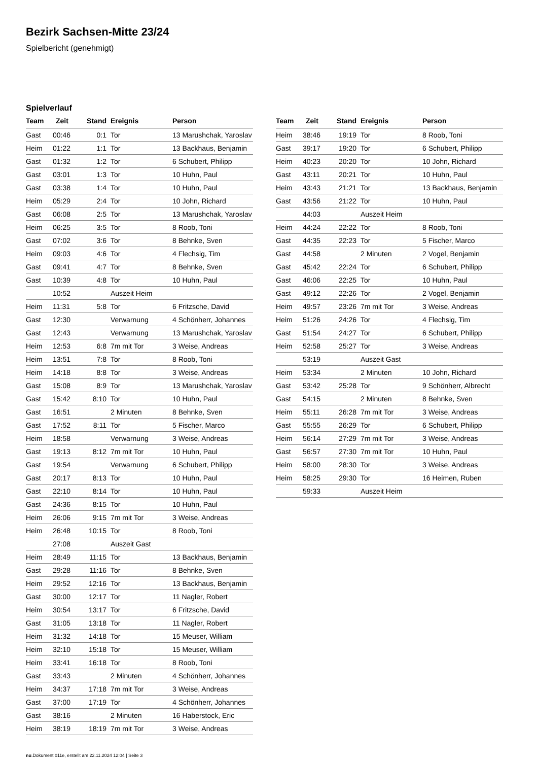Bezirk Sachsen-Mitte 23/24
Spielbericht (genehmigt)
Spielverlauf
| Team | Zeit | Stand | Ereignis | Person |
| --- | --- | --- | --- | --- |
| Gast | 00:46 | 0:1 | Tor | 13 Marushchak, Yaroslav |
| Heim | 01:22 | 1:1 | Tor | 13 Backhaus, Benjamin |
| Gast | 01:32 | 1:2 | Tor | 6 Schubert, Philipp |
| Gast | 03:01 | 1:3 | Tor | 10 Huhn, Paul |
| Gast | 03:38 | 1:4 | Tor | 10 Huhn, Paul |
| Heim | 05:29 | 2:4 | Tor | 10 John, Richard |
| Gast | 06:08 | 2:5 | Tor | 13 Marushchak, Yaroslav |
| Heim | 06:25 | 3:5 | Tor | 8 Roob, Toni |
| Gast | 07:02 | 3:6 | Tor | 8 Behnke, Sven |
| Heim | 09:03 | 4:6 | Tor | 4 Flechsig, Tim |
| Gast | 09:41 | 4:7 | Tor | 8 Behnke, Sven |
| Gast | 10:39 | 4:8 | Tor | 10 Huhn, Paul |
| | 10:52 | | Auszeit Heim | |
| Heim | 11:31 | 5:8 | Tor | 6 Fritzsche, David |
| Gast | 12:30 | | Verwarnung | 4 Schönherr, Johannes |
| Gast | 12:43 | | Verwarnung | 13 Marushchak, Yaroslav |
| Heim | 12:53 | 6:8 | 7m mit Tor | 3 Weise, Andreas |
| Heim | 13:51 | 7:8 | Tor | 8 Roob, Toni |
| Heim | 14:18 | 8:8 | Tor | 3 Weise, Andreas |
| Gast | 15:08 | 8:9 | Tor | 13 Marushchak, Yaroslav |
| Gast | 15:42 | 8:10 | Tor | 10 Huhn, Paul |
| Gast | 16:51 | | 2 Minuten | 8 Behnke, Sven |
| Gast | 17:52 | 8:11 | Tor | 5 Fischer, Marco |
| Heim | 18:58 | | Verwarnung | 3 Weise, Andreas |
| Gast | 19:13 | 8:12 | 7m mit Tor | 10 Huhn, Paul |
| Gast | 19:54 | | Verwarnung | 6 Schubert, Philipp |
| Gast | 20:17 | 8:13 | Tor | 10 Huhn, Paul |
| Gast | 22:10 | 8:14 | Tor | 10 Huhn, Paul |
| Gast | 24:36 | 8:15 | Tor | 10 Huhn, Paul |
| Heim | 26:06 | 9:15 | 7m mit Tor | 3 Weise, Andreas |
| Heim | 26:48 | 10:15 | Tor | 8 Roob, Toni |
| | 27:08 | | Auszeit Gast | |
| Heim | 28:49 | 11:15 | Tor | 13 Backhaus, Benjamin |
| Gast | 29:28 | 11:16 | Tor | 8 Behnke, Sven |
| Heim | 29:52 | 12:16 | Tor | 13 Backhaus, Benjamin |
| Gast | 30:00 | 12:17 | Tor | 11 Nagler, Robert |
| Heim | 30:54 | 13:17 | Tor | 6 Fritzsche, David |
| Gast | 31:05 | 13:18 | Tor | 11 Nagler, Robert |
| Heim | 31:32 | 14:18 | Tor | 15 Meuser, William |
| Heim | 32:10 | 15:18 | Tor | 15 Meuser, William |
| Heim | 33:41 | 16:18 | Tor | 8 Roob, Toni |
| Gast | 33:43 | | 2 Minuten | 4 Schönherr, Johannes |
| Heim | 34:37 | 17:18 | 7m mit Tor | 3 Weise, Andreas |
| Gast | 37:00 | 17:19 | Tor | 4 Schönherr, Johannes |
| Gast | 38:16 | | 2 Minuten | 16 Haberstock, Eric |
| Heim | 38:19 | 18:19 | 7m mit Tor | 3 Weise, Andreas |
| Team | Zeit | Stand | Ereignis | Person |
| --- | --- | --- | --- | --- |
| Heim | 38:46 | 19:19 | Tor | 8 Roob, Toni |
| Gast | 39:17 | 19:20 | Tor | 6 Schubert, Philipp |
| Heim | 40:23 | 20:20 | Tor | 10 John, Richard |
| Gast | 43:11 | 20:21 | Tor | 10 Huhn, Paul |
| Heim | 43:43 | 21:21 | Tor | 13 Backhaus, Benjamin |
| Gast | 43:56 | 21:22 | Tor | 10 Huhn, Paul |
| | 44:03 | | Auszeit Heim | |
| Heim | 44:24 | 22:22 | Tor | 8 Roob, Toni |
| Gast | 44:35 | 22:23 | Tor | 5 Fischer, Marco |
| Gast | 44:58 | | 2 Minuten | 2 Vogel, Benjamin |
| Gast | 45:42 | 22:24 | Tor | 6 Schubert, Philipp |
| Gast | 46:06 | 22:25 | Tor | 10 Huhn, Paul |
| Gast | 49:12 | 22:26 | Tor | 2 Vogel, Benjamin |
| Heim | 49:57 | 23:26 | 7m mit Tor | 3 Weise, Andreas |
| Heim | 51:26 | 24:26 | Tor | 4 Flechsig, Tim |
| Gast | 51:54 | 24:27 | Tor | 6 Schubert, Philipp |
| Heim | 52:58 | 25:27 | Tor | 3 Weise, Andreas |
| | 53:19 | | Auszeit Gast | |
| Heim | 53:34 | | 2 Minuten | 10 John, Richard |
| Gast | 53:42 | 25:28 | Tor | 9 Schönherr, Albrecht |
| Gast | 54:15 | | 2 Minuten | 8 Behnke, Sven |
| Heim | 55:11 | 26:28 | 7m mit Tor | 3 Weise, Andreas |
| Gast | 55:55 | 26:29 | Tor | 6 Schubert, Philipp |
| Heim | 56:14 | 27:29 | 7m mit Tor | 3 Weise, Andreas |
| Gast | 56:57 | 27:30 | 7m mit Tor | 10 Huhn, Paul |
| Heim | 58:00 | 28:30 | Tor | 3 Weise, Andreas |
| Heim | 58:25 | 29:30 | Tor | 16 Heimen, Ruben |
| | 59:33 | | Auszeit Heim | |
nu.Dokument 011e, erstellt am 22.11.2024 12:04 | Seite 3